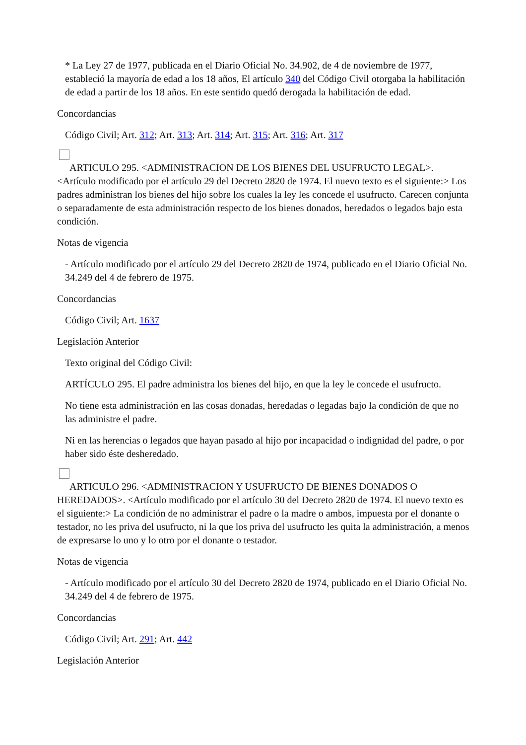* La Ley 27 de 1977, publicada en el Diario Oficial No. 34.902, de 4 de noviembre de 1977, estableció la mayoría de edad a los 18 años, El artículo 340 del Código Civil otorgaba la habilitación de edad a partir de los 18 años. En este sentido quedó derogada la habilitación de edad.
Concordancias
Código Civil; Art. 312; Art. 313; Art. 314; Art. 315; Art. 316; Art. 317
ARTICULO 295. <ADMINISTRACION DE LOS BIENES DEL USUFRUCTO LEGAL>. <Artículo modificado por el artículo 29 del Decreto 2820 de 1974. El nuevo texto es el siguiente:> Los padres administran los bienes del hijo sobre los cuales la ley les concede el usufructo. Carecen conjunta o separadamente de esta administración respecto de los bienes donados, heredados o legados bajo esta condición.
Notas de vigencia
- Artículo modificado por el artículo 29 del Decreto 2820 de 1974, publicado en el Diario Oficial No. 34.249 del 4 de febrero de 1975.
Concordancias
Código Civil; Art. 1637
Legislación Anterior
Texto original del Código Civil:
ARTÍCULO 295. El padre administra los bienes del hijo, en que la ley le concede el usufructo.
No tiene esta administración en las cosas donadas, heredadas o legadas bajo la condición de que no las administre el padre.
Ni en las herencias o legados que hayan pasado al hijo por incapacidad o indignidad del padre, o por haber sido éste desheredado.
ARTICULO 296. <ADMINISTRACION Y USUFRUCTO DE BIENES DONADOS O HEREDADOS>. <Artículo modificado por el artículo 30 del Decreto 2820 de 1974. El nuevo texto es el siguiente:> La condición de no administrar el padre o la madre o ambos, impuesta por el donante o testador, no les priva del usufructo, ni la que los priva del usufructo les quita la administración, a menos de expresarse lo uno y lo otro por el donante o testador.
Notas de vigencia
- Artículo modificado por el artículo 30 del Decreto 2820 de 1974, publicado en el Diario Oficial No. 34.249 del 4 de febrero de 1975.
Concordancias
Código Civil; Art. 291; Art. 442
Legislación Anterior